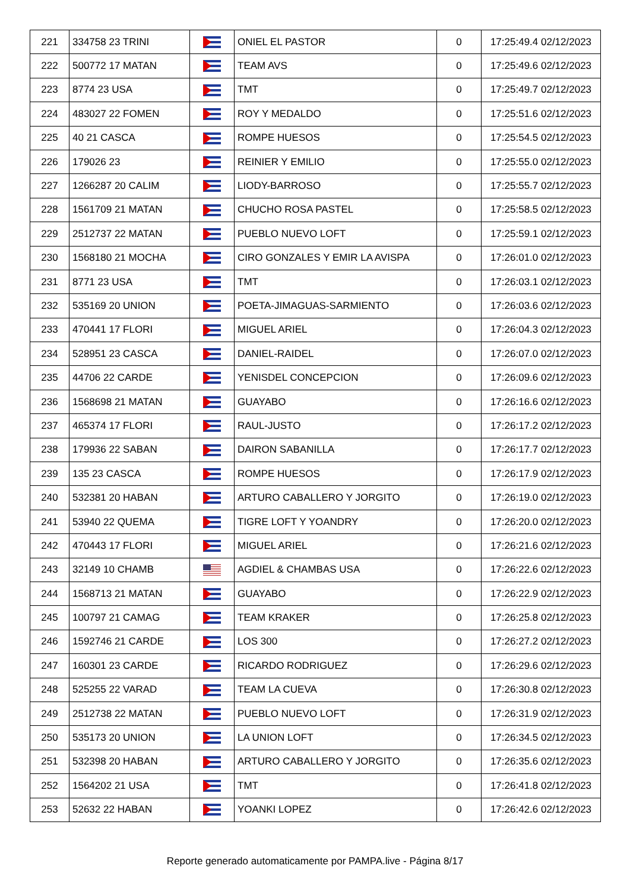| 221 | 334758 23 TRINI | | ONIEL EL PASTOR | 0 | 17:25:49.4 02/12/2023 |
| 222 | 500772 17 MATAN | | TEAM AVS | 0 | 17:25:49.6 02/12/2023 |
| 223 | 8774 23 USA | | TMT | 0 | 17:25:49.7 02/12/2023 |
| 224 | 483027 22 FOMEN | | ROY Y MEDALDO | 0 | 17:25:51.6 02/12/2023 |
| 225 | 40 21 CASCA | | ROMPE HUESOS | 0 | 17:25:54.5 02/12/2023 |
| 226 | 179026 23 | | REINIER Y EMILIO | 0 | 17:25:55.0 02/12/2023 |
| 227 | 1266287 20 CALIM | | LIODY-BARROSO | 0 | 17:25:55.7 02/12/2023 |
| 228 | 1561709 21 MATAN | | CHUCHO ROSA PASTEL | 0 | 17:25:58.5 02/12/2023 |
| 229 | 2512737 22 MATAN | | PUEBLO NUEVO LOFT | 0 | 17:25:59.1 02/12/2023 |
| 230 | 1568180 21 MOCHA | | CIRO GONZALES Y EMIR LA AVISPA | 0 | 17:26:01.0 02/12/2023 |
| 231 | 8771 23 USA | | TMT | 0 | 17:26:03.1 02/12/2023 |
| 232 | 535169 20 UNION | | POETA-JIMAGUAS-SARMIENTO | 0 | 17:26:03.6 02/12/2023 |
| 233 | 470441 17 FLORI | | MIGUEL ARIEL | 0 | 17:26:04.3 02/12/2023 |
| 234 | 528951 23 CASCA | | DANIEL-RAIDEL | 0 | 17:26:07.0 02/12/2023 |
| 235 | 44706 22 CARDE | | YENISDEL CONCEPCION | 0 | 17:26:09.6 02/12/2023 |
| 236 | 1568698 21 MATAN | | GUAYABO | 0 | 17:26:16.6 02/12/2023 |
| 237 | 465374 17 FLORI | | RAUL-JUSTO | 0 | 17:26:17.2 02/12/2023 |
| 238 | 179936 22 SABAN | | DAIRON SABANILLA | 0 | 17:26:17.7 02/12/2023 |
| 239 | 135 23 CASCA | | ROMPE HUESOS | 0 | 17:26:17.9 02/12/2023 |
| 240 | 532381 20 HABAN | | ARTURO CABALLERO Y JORGITO | 0 | 17:26:19.0 02/12/2023 |
| 241 | 53940 22 QUEMA | | TIGRE LOFT Y YOANDRY | 0 | 17:26:20.0 02/12/2023 |
| 242 | 470443 17 FLORI | | MIGUEL ARIEL | 0 | 17:26:21.6 02/12/2023 |
| 243 | 32149 10 CHAMB | | AGDIEL & CHAMBAS USA | 0 | 17:26:22.6 02/12/2023 |
| 244 | 1568713 21 MATAN | | GUAYABO | 0 | 17:26:22.9 02/12/2023 |
| 245 | 100797 21 CAMAG | | TEAM KRAKER | 0 | 17:26:25.8 02/12/2023 |
| 246 | 1592746 21 CARDE | | LOS 300 | 0 | 17:26:27.2 02/12/2023 |
| 247 | 160301 23 CARDE | | RICARDO RODRIGUEZ | 0 | 17:26:29.6 02/12/2023 |
| 248 | 525255 22 VARAD | | TEAM LA CUEVA | 0 | 17:26:30.8 02/12/2023 |
| 249 | 2512738 22 MATAN | | PUEBLO NUEVO LOFT | 0 | 17:26:31.9 02/12/2023 |
| 250 | 535173 20 UNION | | LA UNION LOFT | 0 | 17:26:34.5 02/12/2023 |
| 251 | 532398 20 HABAN | | ARTURO CABALLERO Y JORGITO | 0 | 17:26:35.6 02/12/2023 |
| 252 | 1564202 21 USA | | TMT | 0 | 17:26:41.8 02/12/2023 |
| 253 | 52632 22 HABAN | | YOANKI LOPEZ | 0 | 17:26:42.6 02/12/2023 |
Reporte generado automaticamente por PAMPA.live - Página 8/17